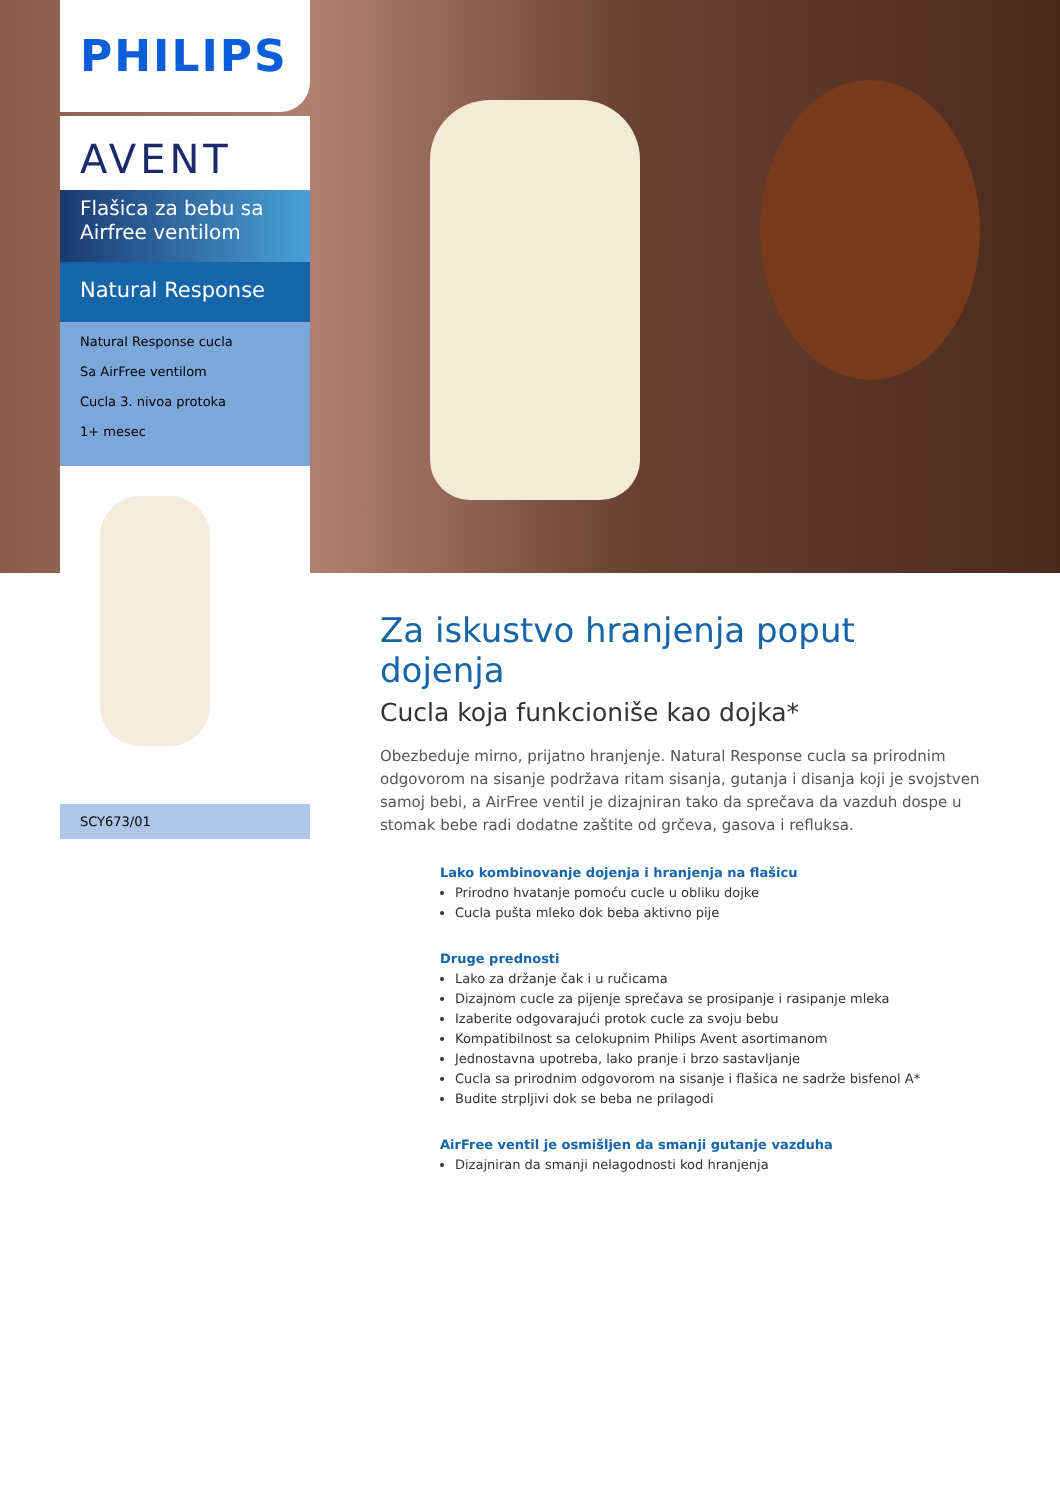PHILIPS
AVENT
Flašica za bebu sa
Airfree ventilom
Natural Response
Natural Response cucla
Sa AirFree ventilom
Cucla 3. nivoa protoka
1+ mesec
SCY673/01
Za iskustvo hranjenja poput dojenja
Cucla koja funkcioniše kao dojka*
Obezbeduje mirno, prijatno hranjenje. Natural Response cucla sa prirodnim odgovorom na sisanje podržava ritam sisanja, gutanja i disanja koji je svojstven samoj bebi, a AirFree ventil je dizajniran tako da sprečava da vazduh dospe u stomak bebe radi dodatne zaštite od grčeva, gasova i refluksa.
Lako kombinovanje dojenja i hranjenja na flašicu
Prirodno hvatanje pomoću cucle u obliku dojke
Cucla pušta mleko dok beba aktivno pije
Druge prednosti
Lako za držanje čak i u ručicama
Dizajnom cucle za pijenje sprečava se prosipanje i rasipanje mleka
Izaberite odgovarajući protok cucle za svoju bebu
Kompatibilnost sa celokupnim Philips Avent asortimanom
Jednostavna upotreba, lako pranje i brzo sastavljanje
Cucla sa prirodnim odgovorom na sisanje i flašica ne sadrže bisfenol A*
Budite strpljivi dok se beba ne prilagodi
AirFree ventil je osmišljen da smanji gutanje vazduha
Dizajniran da smanji nelagodnosti kod hranjenja